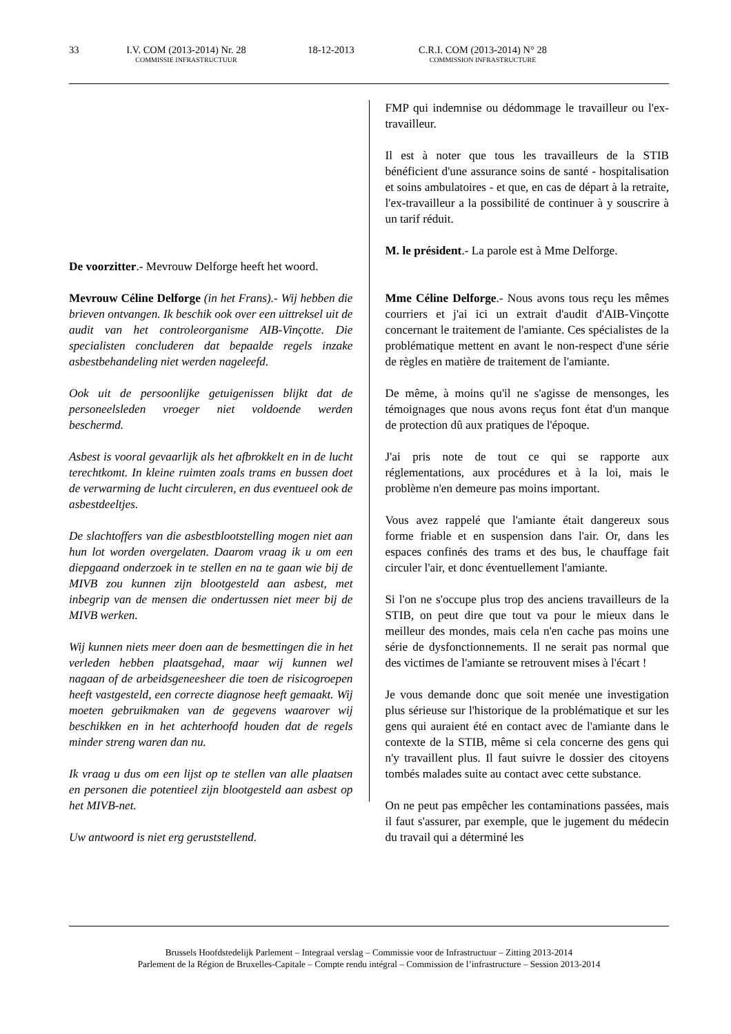33 I.V. COM (2013-2014) Nr. 28
COMMISSIE INFRASTRUCTUUR
18-12-2013 C.R.I. COM (2013-2014) N° 28
COMMISSION INFRASTRUCTURE
De voorzitter.- Mevrouw Delforge heeft het woord.
Mevrouw Céline Delforge (in het Frans).- Wij hebben die brieven ontvangen. Ik beschik ook over een uittreksel uit de audit van het controleorganisme AIB-Vinçotte. Die specialisten concluderen dat bepaalde regels inzake asbestbehandeling niet werden nageleefd.
Ook uit de persoonlijke getuigenissen blijkt dat de personeelsleden vroeger niet voldoende werden beschermd.
Asbest is vooral gevaarlijk als het afbrokkelt en in de lucht terechtkomt. In kleine ruimten zoals trams en bussen doet de verwarming de lucht circuleren, en dus eventueel ook de asbestdeeltjes.
De slachtoffers van die asbestblootstelling mogen niet aan hun lot worden overgelaten. Daarom vraag ik u om een diepgaand onderzoek in te stellen en na te gaan wie bij de MIVB zou kunnen zijn blootgesteld aan asbest, met inbegrip van de mensen die ondertussen niet meer bij de MIVB werken.
Wij kunnen niets meer doen aan de besmettingen die in het verleden hebben plaatsgehad, maar wij kunnen wel nagaan of de arbeidsgeneesheer die toen de risicogroepen heeft vastgesteld, een correcte diagnose heeft gemaakt. Wij moeten gebruikmaken van de gegevens waarover wij beschikken en in het achterhoofd houden dat de regels minder streng waren dan nu.
Ik vraag u dus om een lijst op te stellen van alle plaatsen en personen die potentieel zijn blootgesteld aan asbest op het MIVB-net.
Uw antwoord is niet erg geruststellend.
FMP qui indemnise ou dédommage le travailleur ou l'ex-travailleur.
Il est à noter que tous les travailleurs de la STIB bénéficient d'une assurance soins de santé - hospitalisation et soins ambulatoires - et que, en cas de départ à la retraite, l'ex-travailleur a la possibilité de continuer à y souscrire à un tarif réduit.
M. le président.- La parole est à Mme Delforge.
Mme Céline Delforge.- Nous avons tous reçu les mêmes courriers et j'ai ici un extrait d'audit d'AIB-Vinçotte concernant le traitement de l'amiante. Ces spécialistes de la problématique mettent en avant le non-respect d'une série de règles en matière de traitement de l'amiante.
De même, à moins qu'il ne s'agisse de mensonges, les témoignages que nous avons reçus font état d'un manque de protection dû aux pratiques de l'époque.
J'ai pris note de tout ce qui se rapporte aux réglementations, aux procédures et à la loi, mais le problème n'en demeure pas moins important.
Vous avez rappelé que l'amiante était dangereux sous forme friable et en suspension dans l'air. Or, dans les espaces confinés des trams et des bus, le chauffage fait circuler l'air, et donc éventuellement l'amiante.
Si l'on ne s'occupe plus trop des anciens travailleurs de la STIB, on peut dire que tout va pour le mieux dans le meilleur des mondes, mais cela n'en cache pas moins une série de dysfonctionnements. Il ne serait pas normal que des victimes de l'amiante se retrouvent mises à l'écart !
Je vous demande donc que soit menée une investigation plus sérieuse sur l'historique de la problématique et sur les gens qui auraient été en contact avec de l'amiante dans le contexte de la STIB, même si cela concerne des gens qui n'y travaillent plus. Il faut suivre le dossier des citoyens tombés malades suite au contact avec cette substance.
On ne peut pas empêcher les contaminations passées, mais il faut s'assurer, par exemple, que le jugement du médecin du travail qui a déterminé les
Brussels Hoofdstedelijk Parlement – Integraal verslag – Commissie voor de Infrastructuur – Zitting 2013-2014
Parlement de la Région de Bruxelles-Capitale – Compte rendu intégral – Commission de l’infrastructure – Session 2013-2014